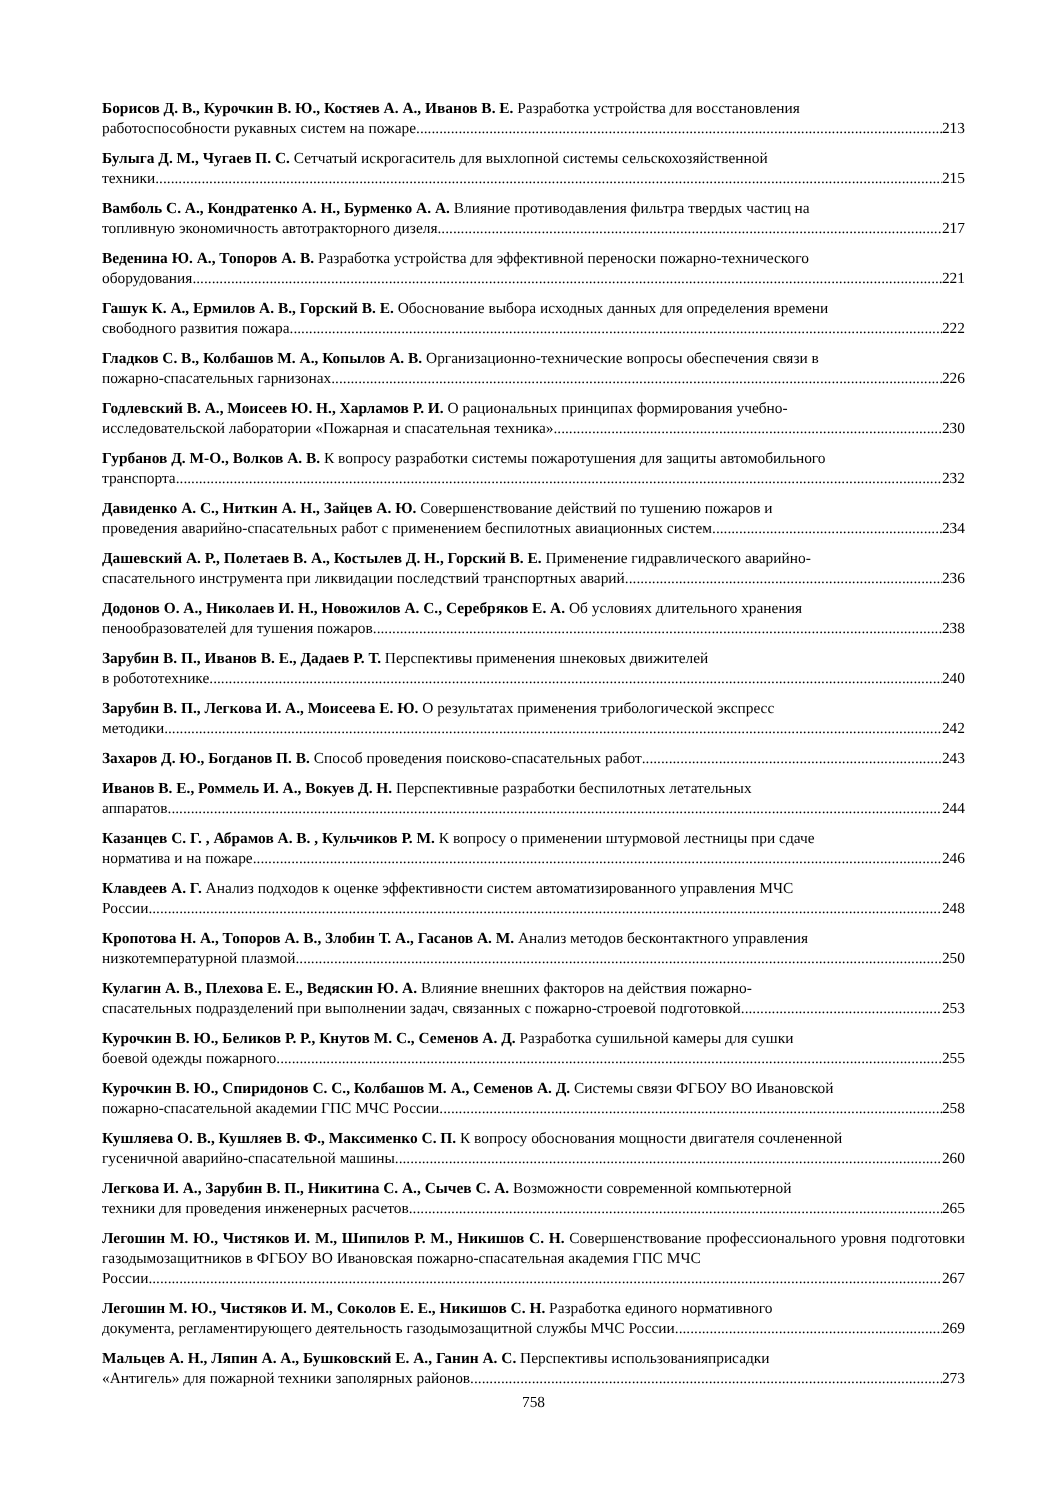Борисов Д. В., Курочкин В. Ю., Костяев А. А., Иванов В. Е. Разработка устройства для восстановления
работоспособности рукавных систем на пожаре 213
Булыга Д. М., Чугаев П. С. Сетчатый искрогаситель для выхлопной системы сельскохозяйственной
техники 215
Вамболь С. А., Кондратенко А. Н., Бурменко А. А. Влияние противодавления фильтра твердых частиц на
топливную экономичность автотракторного дизеля 217
Веденина Ю. А., Топоров А. В. Разработка устройства для эффективной переноски пожарно-технического
оборудования 221
Гашук К. А., Ермилов А. В., Горский В. Е. Обоснование выбора исходных данных для определения времени
свободного развития пожара 222
Гладков С. В., Колбашов М. А., Копылов А. В. Организационно-технические вопросы обеспечения связи в
пожарно-спасательных гарнизонах 226
Годлевский В. А., Моисеев Ю. Н., Харламов Р. И. О рациональных принципах формирования учебно-
исследовательской лаборатории «Пожарная и спасательная техника» 230
Гурбанов Д. М-О., Волков А. В. К вопросу разработки системы пожаротушения для защиты автомобильного
транспорта 232
Давиденко А. С., Ниткин А. Н., Зайцев А. Ю. Совершенствование действий по тушению пожаров и
проведения аварийно-спасательных работ с применением беспилотных авиационных систем 234
Дашевский А. Р., Полетаев В. А., Костылев Д. Н., Горский В. Е. Применение гидравлического аварийно-
спасательного инструмента при ликвидации последствий транспортных аварий 236
Додонов О. А., Николаев И. Н., Новожилов А. С., Серебряков Е. А. Об условиях длительного хранения
пенообразователей для тушения пожаров 238
Зарубин В. П., Иванов В. Е., Дадаев Р. Т. Перспективы применения шнековых движителей
в робототехнике 240
Зарубин В. П., Легкова И. А., Моисеева Е. Ю. О результатах применения трибологической экспресс
методики 242
Захаров Д. Ю., Богданов П. В. Способ проведения поисково-спасательных работ 243
Иванов В. Е., Роммель И. А., Вокуев Д. Н. Перспективные разработки беспилотных летательных
аппаратов 244
Казанцев С. Г. , Абрамов А. В. , Кульчиков Р. М. К вопросу о применении штурмовой лестницы при сдаче
норматива и на пожаре 246
Клавдеев А. Г. Анализ подходов к оценке эффективности систем автоматизированного управления МЧС
России 248
Кропотова Н. А., Топоров А. В., Злобин Т. А., Гасанов А. М. Анализ методов бесконтактного управления
низкотемпературной плазмой 250
Кулагин А. В., Плехова Е. Е., Ведяскин Ю. А. Влияние внешних факторов на действия пожарно-
спасательных подразделений при выполнении задач, связанных с пожарно-строевой подготовкой 253
Курочкин В. Ю., Беликов Р. Р., Кнутов М. С., Семенов А. Д. Разработка сушильной камеры для сушки
боевой одежды пожарного 255
Курочкин В. Ю., Спиридонов С. С., Колбашов М. А., Семенов А. Д. Системы связи ФГБОУ ВО Ивановской
пожарно-спасательной академии ГПС МЧС России 258
Кушляева О. В., Кушляев В. Ф., Максименко С. П. К вопросу обоснования мощности двигателя сочлененной
гусеничной аварийно-спасательной машины 260
Легкова И. А., Зарубин В. П., Никитина С. А., Сычев С. А. Возможности современной компьютерной
техники для проведения инженерных расчетов 265
Легошин М. Ю., Чистяков И. М., Шипилов Р. М., Никишов С. Н. Совершенствование профессионального уровня подготовки газодымозащитников в ФГБОУ ВО Ивановская пожарно-спасательная академия ГПС МЧС
России 267
Легошин М. Ю., Чистяков И. М., Соколов Е. Е., Никишов С. Н. Разработка единого нормативного
документа, регламентирующего деятельность газодымозащитной службы МЧС России 269
Мальцев А. Н., Ляпин А. А., Бушковский Е. А., Ганин А. С. Перспективы использованияприсадки
«Антигель» для пожарной техники заполярных районов 273
758